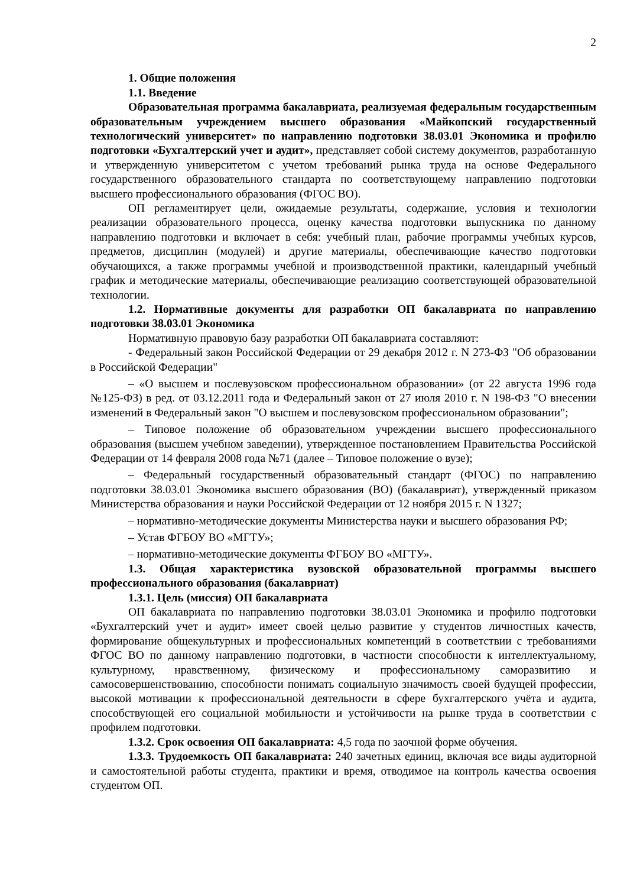2
1. Общие положения
1.1. Введение
Образовательная программа бакалавриата, реализуемая федеральным государственным образовательным учреждением высшего образования «Майкопский государственный технологический университет» по направлению подготовки 38.03.01 Экономика и профилю подготовки «Бухгалтерский учет и аудит», представляет собой систему документов, разработанную и утвержденную университетом с учетом требований рынка труда на основе Федерального государственного образовательного стандарта по соответствующему направлению подготовки высшего профессионального образования (ФГОС ВО).
ОП регламентирует цели, ожидаемые результаты, содержание, условия и технологии реализации образовательного процесса, оценку качества подготовки выпускника по данному направлению подготовки и включает в себя: учебный план, рабочие программы учебных курсов, предметов, дисциплин (модулей) и другие материалы, обеспечивающие качество подготовки обучающихся, а также программы учебной и производственной практики, календарный учебный график и методические материалы, обеспечивающие реализацию соответствующей образовательной технологии.
1.2. Нормативные документы для разработки ОП бакалавриата по направлению подготовки 38.03.01 Экономика
Нормативную правовую базу разработки ОП бакалавриата составляют:
- Федеральный закон Российской Федерации от 29 декабря 2012 г. N 273-ФЗ "Об образовании в Российской Федерации"
– «О высшем и послевузовском профессиональном образовании» (от 22 августа 1996 года №125-ФЗ) в ред. от 03.12.2011 года и Федеральный закон от 27 июля 2010 г. N 198-ФЗ "О внесении изменений в Федеральный закон "О высшем и послевузовском профессиональном образовании";
– Типовое положение об образовательном учреждении высшего профессионального образования (высшем учебном заведении), утвержденное постановлением Правительства Российской Федерации от 14 февраля 2008 года №71 (далее – Типовое положение о вузе);
– Федеральный государственный образовательный стандарт (ФГОС) по направлению подготовки 38.03.01 Экономика высшего образования (ВО) (бакалавриат), утвержденный приказом Министерства образования и науки Российской Федерации от 12 ноября 2015 г. N 1327;
– нормативно-методические документы Министерства науки и высшего образования РФ;
– Устав ФГБОУ ВО «МГТУ»;
– нормативно-методические документы ФГБОУ ВО «МГТУ».
1.3. Общая характеристика вузовской образовательной программы высшего профессионального образования (бакалавриат)
1.3.1. Цель (миссия) ОП бакалавриата
ОП бакалавриата по направлению подготовки 38.03.01 Экономика и профилю подготовки «Бухгалтерский учет и аудит» имеет своей целью развитие у студентов личностных качеств, формирование общекультурных и профессиональных компетенций в соответствии с требованиями ФГОС ВО по данному направлению подготовки, в частности способности к интеллектуальному, культурному, нравственному, физическому и профессиональному саморазвитию и самосовершенствованию, способности понимать социальную значимость своей будущей профессии, высокой мотивации к профессиональной деятельности в сфере бухгалтерского учёта и аудита, способствующей его социальной мобильности и устойчивости на рынке труда в соответствии с профилем подготовки.
1.3.2. Срок освоения ОП бакалавриата: 4,5 года по заочной форме обучения.
1.3.3. Трудоемкость ОП бакалавриата: 240 зачетных единиц, включая все виды аудиторной и самостоятельной работы студента, практики и время, отводимое на контроль качества освоения студентом ОП.